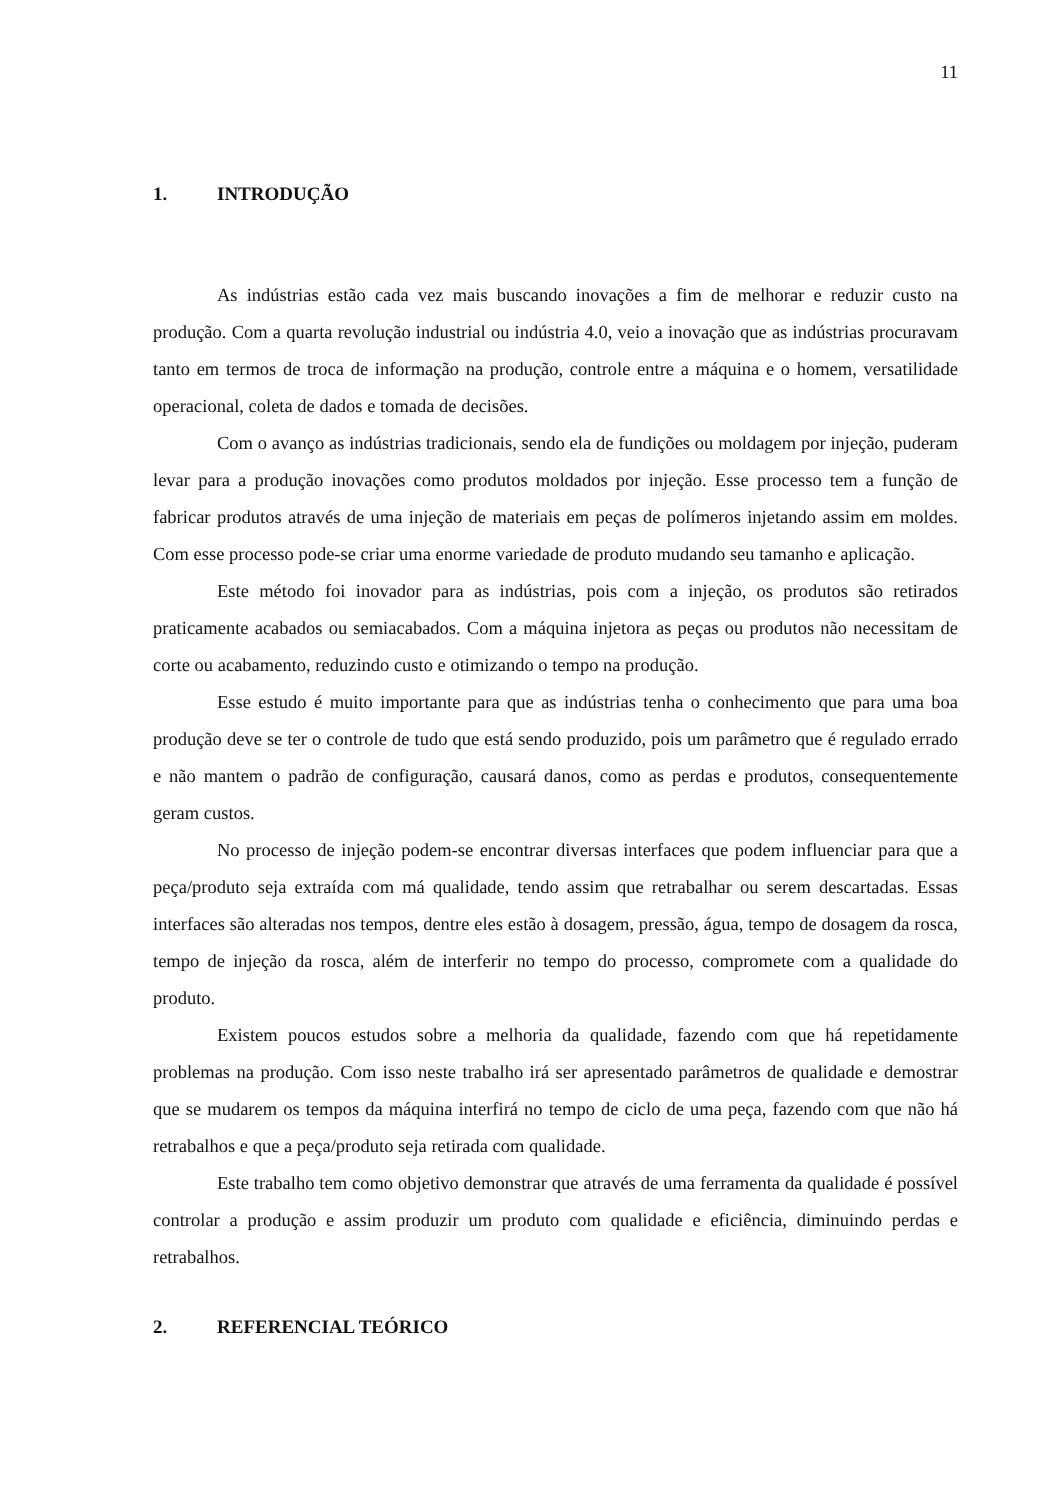11
1. INTRODUÇÃO
As indústrias estão cada vez mais buscando inovações a fim de melhorar e reduzir custo na produção. Com a quarta revolução industrial ou indústria 4.0, veio a inovação que as indústrias procuravam tanto em termos de troca de informação na produção, controle entre a máquina e o homem, versatilidade operacional, coleta de dados e tomada de decisões.
Com o avanço as indústrias tradicionais, sendo ela de fundições ou moldagem por injeção, puderam levar para a produção inovações como produtos moldados por injeção. Esse processo tem a função de fabricar produtos através de uma injeção de materiais em peças de polímeros injetando assim em moldes. Com esse processo pode-se criar uma enorme variedade de produto mudando seu tamanho e aplicação.
Este método foi inovador para as indústrias, pois com a injeção, os produtos são retirados praticamente acabados ou semiacabados. Com a máquina injetora as peças ou produtos não necessitam de corte ou acabamento, reduzindo custo e otimizando o tempo na produção.
Esse estudo é muito importante para que as indústrias tenha o conhecimento que para uma boa produção deve se ter o controle de tudo que está sendo produzido, pois um parâmetro que é regulado errado e não mantem o padrão de configuração, causará danos, como as perdas e produtos, consequentemente geram custos.
No processo de injeção podem-se encontrar diversas interfaces que podem influenciar para que a peça/produto seja extraída com má qualidade, tendo assim que retrabalhar ou serem descartadas. Essas interfaces são alteradas nos tempos, dentre eles estão à dosagem, pressão, água, tempo de dosagem da rosca, tempo de injeção da rosca, além de interferir no tempo do processo, compromete com a qualidade do produto.
Existem poucos estudos sobre a melhoria da qualidade, fazendo com que há repetidamente problemas na produção. Com isso neste trabalho irá ser apresentado parâmetros de qualidade e demostrar que se mudarem os tempos da máquina interfirá no tempo de ciclo de uma peça, fazendo com que não há retrabalhos e que a peça/produto seja retirada com qualidade.
Este trabalho tem como objetivo demonstrar que através de uma ferramenta da qualidade é possível controlar a produção e assim produzir um produto com qualidade e eficiência, diminuindo perdas e retrabalhos.
2. REFERENCIAL TEÓRICO